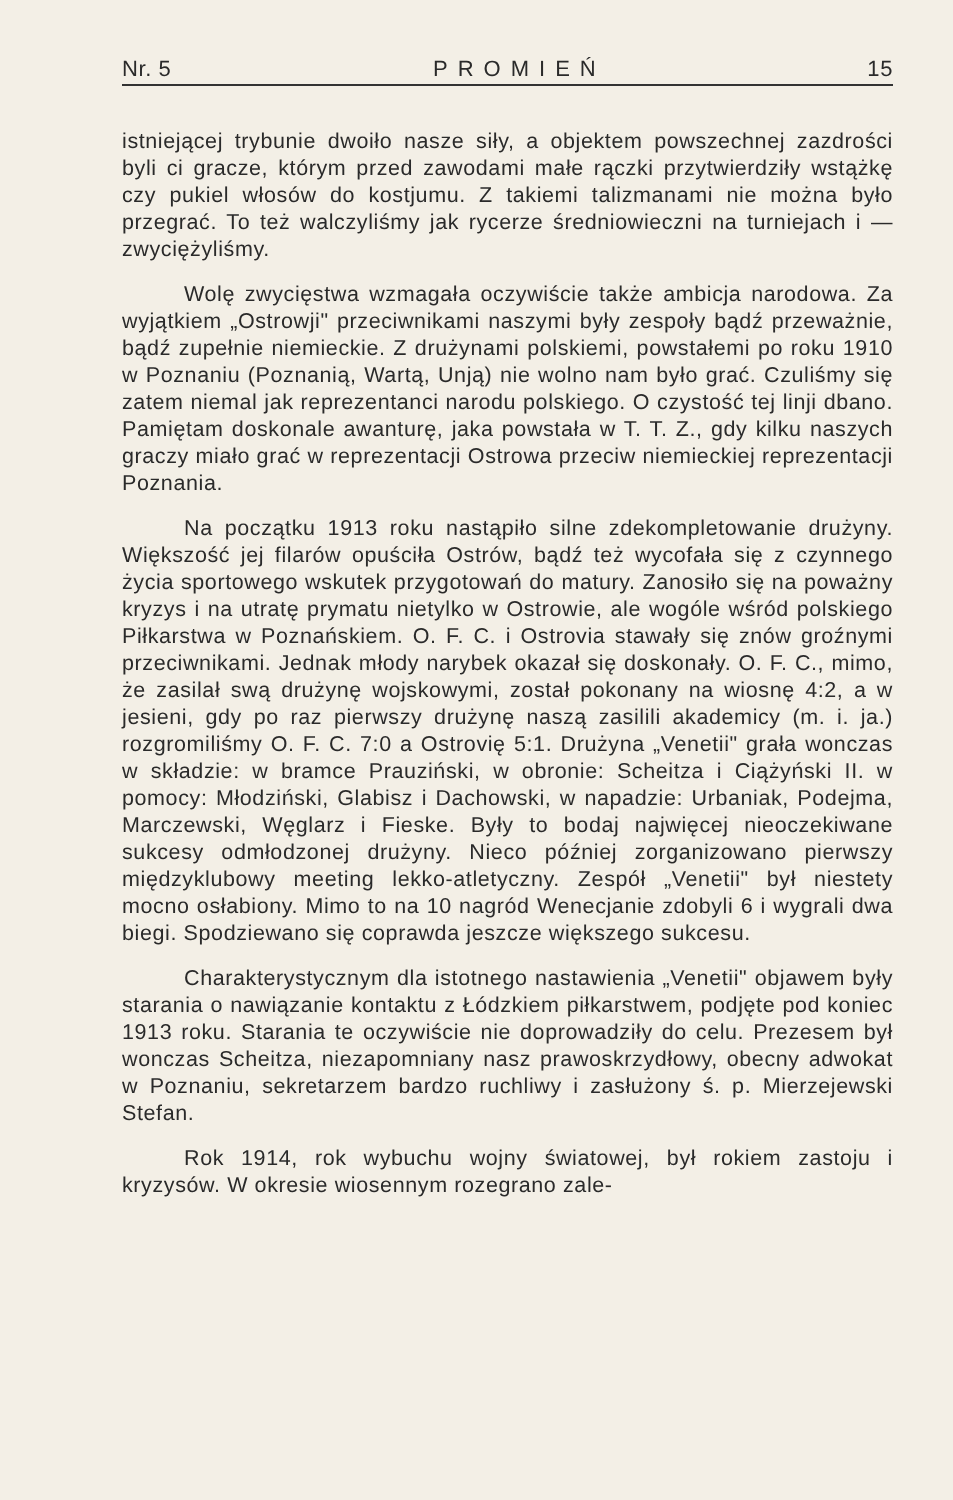Nr. 5 PROMIEŃ 15
istniejącej trybunie dwoiło nasze siły, a objektem powszechnej zazdrości byli ci gracze, którym przed zawodami małe rączki przytwierdziły wstążkę czy pukiel włosów do kostjumu. Z takiemi talizmanami nie można było przegrać. To też walczyliśmy jak rycerze średniowieczni na turniejach i — zwyciężyliśmy.
Wolę zwycięstwa wzmagała oczywiście także ambicja narodowa. Za wyjątkiem „Ostrowji" przeciwnikami naszymi były zespoły bądź przeważnie, bądź zupełnie niemieckie. Z drużynami polskiemi, powstałemi po roku 1910 w Poznaniu (Poznanią, Wartą, Unją) nie wolno nam było grać. Czuliśmy się zatem niemal jak reprezentanci narodu polskiego. O czystość tej linji dbano. Pamiętam doskonale awanturę, jaka powstała w T. T. Z., gdy kilku naszych graczy miało grać w reprezentacji Ostrowa przeciw niemieckiej reprezentacji Poznania.
Na początku 1913 roku nastąpiło silne zdekompletowanie drużyny. Większość jej filarów opuściła Ostrów, bądź też wycofała się z czynnego życia sportowego wskutek przygotowań do matury. Zanosiło się na poważny kryzys i na utratę prymatu nietylko w Ostrowie, ale wogóle wśród polskiego Piłkarstwa w Poznańskiem. O. F. C. i Ostrovia stawały się znów groźnymi przeciwnikami. Jednak młody narybek okazał się doskonały. O. F. C., mimo, że zasilał swą drużynę wojskowymi, został pokonany na wiosnę 4:2, a w jesieni, gdy po raz pierwszy drużynę naszą zasilili akademicy (m. i. ja.) rozgromiliśmy O. F. C. 7:0 a Ostrovię 5:1. Drużyna „Venetii" grała wonczas w składzie: w bramce Prauziński, w obronie: Scheitza i Ciążyński II. w pomocy: Młodziński, Glabisz i Dachowski, w napadzie: Urbaniak, Podejma, Marczewski, Węglarz i Fieske. Były to bodaj najwięcej nieoczekiwane sukcesy odmłodzonej drużyny. Nieco później zorganizowano pierwszy międzyklubowy meeting lekko-atletyczny. Zespół „Venetii" był niestety mocno osłabiony. Mimo to na 10 nagród Wenecjanie zdobyli 6 i wygrali dwa biegi. Spodziewano się coprawda jeszcze większego sukcesu.
Charakterystycznym dla istotnego nastawienia „Venetii" objawem były starania o nawiązanie kontaktu z Łódzkiem piłkarstwem, podjęte pod koniec 1913 roku. Starania te oczywiście nie doprowadziły do celu. Prezesem był wonczas Scheitza, niezapomniany nasz prawoskrzydłowy, obecny adwokat w Poznaniu, sekretarzem bardzo ruchliwy i zasłużony ś. p. Mierzejewski Stefan.
Rok 1914, rok wybuchu wojny światowej, był rokiem zastoju i kryzysów. W okresie wiosennym rozegrano zale-